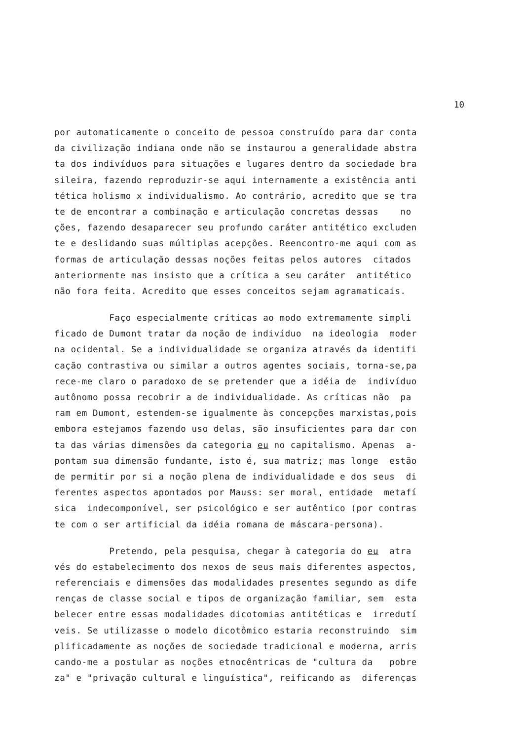10
por automaticamente o conceito de pessoa construído para dar conta
da civilização indiana onde não se instaurou a generalidade abstra
ta dos indivíduos para situações e lugares dentro da sociedade bra
sileira, fazendo reproduzir-se aqui internamente a existência anti
tética holismo x individualismo. Ao contrário, acredito que se tra
te de encontrar a combinação e articulação concretas dessas no
ções, fazendo desaparecer seu profundo caráter antitético excluden
te e deslidando suas múltiplas acepções. Reencontro-me aqui com as
formas de articulação dessas noções feitas pelos autores citados
anteriormente mas insisto que a crítica a seu caráter antitético
não fora feita. Acredito que esses conceitos sejam agramaticais.
Faço especialmente críticas ao modo extremamente simpli
ficado de Dumont tratar da noção de indivíduo na ideologia moder
na ocidental. Se a individualidade se organiza através da identifi
cação contrastiva ou similar a outros agentes sociais, torna-se,pa
rece-me claro o paradoxo de se pretender que a idéia de indivíduo
autônomo possa recobrir a de individualidade. As críticas não pa
ram em Dumont, estendem-se igualmente às concepções marxistas,pois
embora estejamos fazendo uso delas, são insuficientes para dar con
ta das várias dimensões da categoria eu no capitalismo. Apenas a-
pontam sua dimensão fundante, isto é, sua matriz; mas longe estão
de permitir por si a noção plena de individualidade e dos seus di
ferentes aspectos apontados por Mauss: ser moral, entidade metafí
sica indecomponível, ser psicológico e ser autêntico (por contras
te com o ser artificial da idéia romana de máscara-persona).
Pretendo, pela pesquisa, chegar à categoria do eu atra
vés do estabelecimento dos nexos de seus mais diferentes aspectos,
referenciais e dimensões das modalidades presentes segundo as dife
renças de classe social e tipos de organização familiar, sem esta
belecer entre essas modalidades dicotomias antitéticas e irredutí
veis. Se utilizasse o modelo dicotômico estaria reconstruindo sim
plificadamente as noções de sociedade tradicional e moderna, arris
cando-me a postular as noções etnocêntricas de "cultura da pobre
za" e "privação cultural e linguística", reificando as diferenças